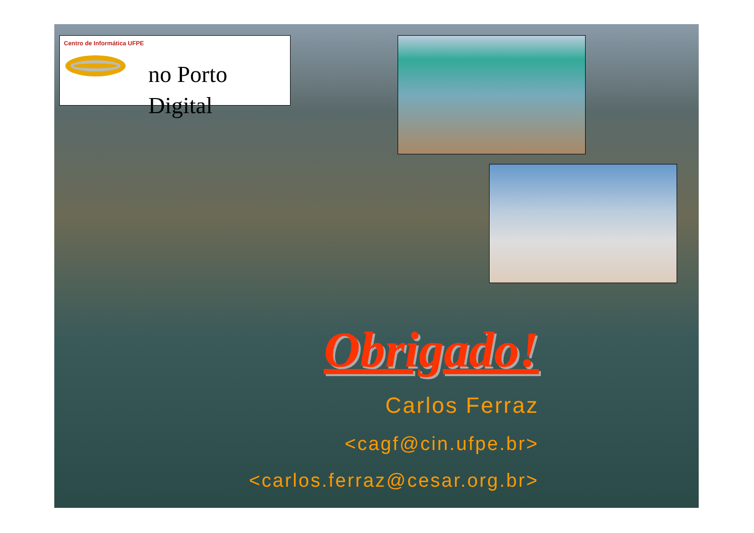Centro de Informática UFPE
no Porto
Digital
Obrigado!
Carlos Ferraz
<cagf@cin.ufpe.br>
<carlos.ferraz@cesar.org.br>